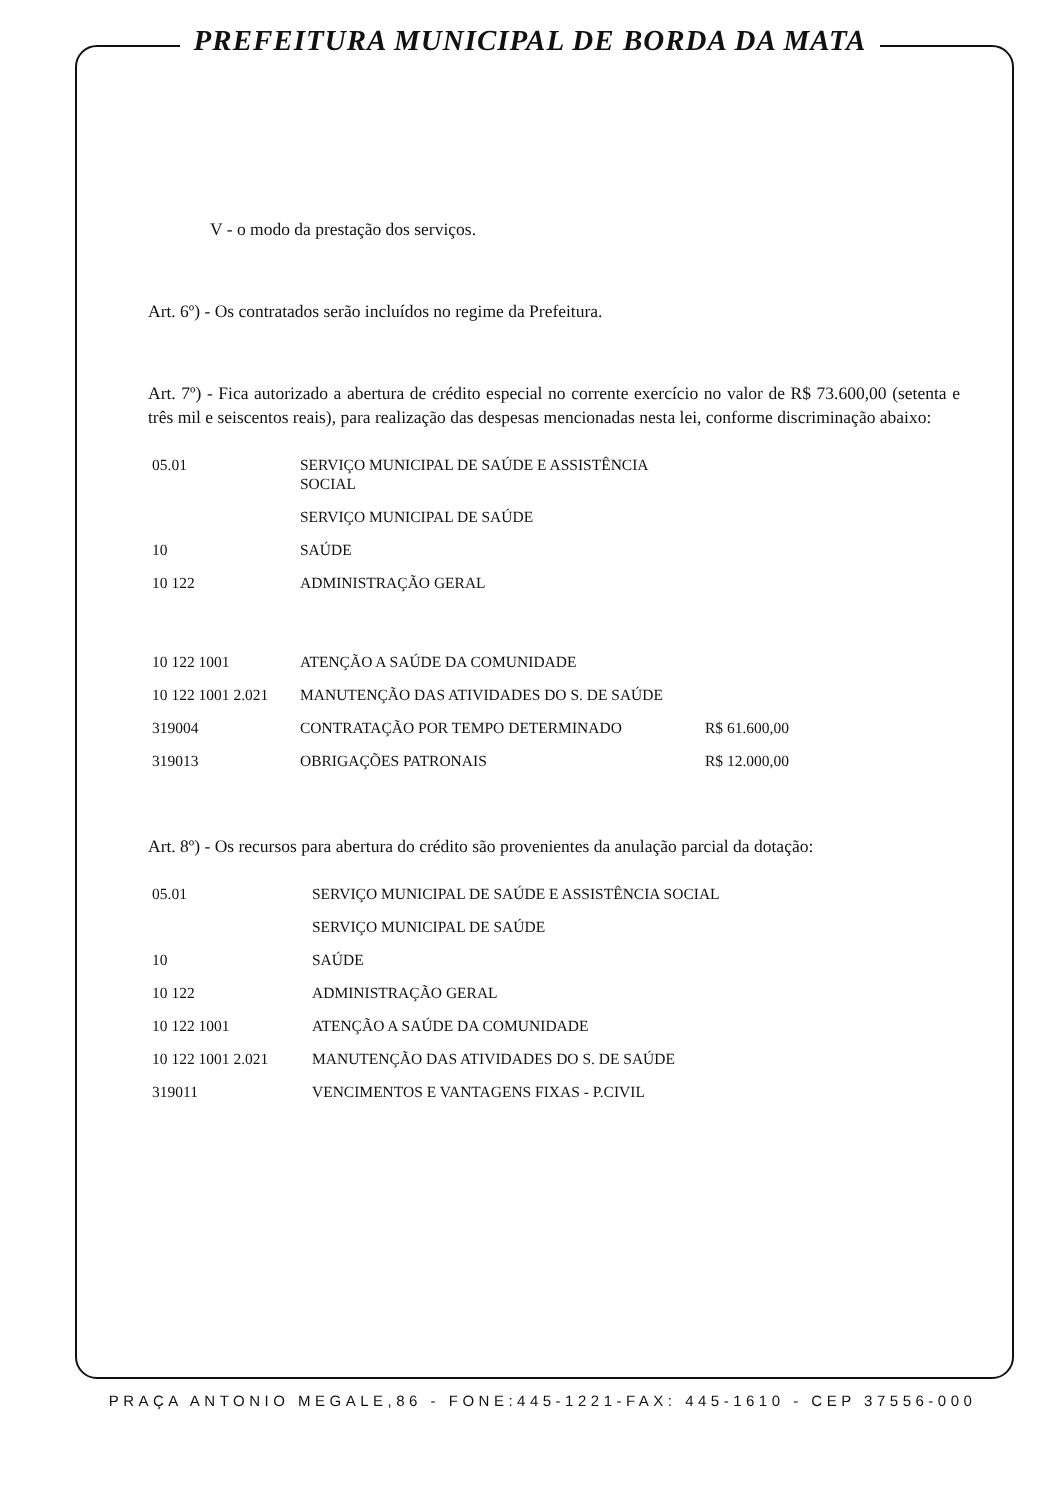PREFEITURA MUNICIPAL DE BORDA DA MATA
V - o modo da prestação dos serviços.
Art. 6º) - Os contratados serão incluídos no regime da Prefeitura.
Art. 7º) - Fica autorizado a abertura de crédito especial no corrente exercício no valor de R$ 73.600,00 (setenta e três mil e seiscentos reais), para realização das despesas mencionadas nesta lei, conforme discriminação abaixo:
| 05.01 | SERVIÇO MUNICIPAL DE SAÚDE E ASSISTÊNCIA SOCIAL | |
| | SERVIÇO MUNICIPAL DE SAÚDE | |
| 10 | SAÚDE | |
| 10 122 | ADMINISTRAÇÃO GERAL | |
| 10 122 1001 | ATENÇÃO A SAÚDE DA COMUNIDADE | |
| 10 122 1001 2.021 | MANUTENÇÃO DAS ATIVIDADES DO S. DE SAÚDE | |
| 319004 | CONTRATAÇÃO POR TEMPO DETERMINADO | R$ 61.600,00 |
| 319013 | OBRIGAÇÕES PATRONAIS | R$ 12.000,00 |
Art. 8º) - Os recursos para abertura do crédito são provenientes da anulação parcial da dotação:
| 05.01 | SERVIÇO MUNICIPAL DE SAÚDE E ASSISTÊNCIA SOCIAL |
| | SERVIÇO MUNICIPAL DE SAÚDE |
| 10 | SAÚDE |
| 10 122 | ADMINISTRAÇÃO GERAL |
| 10 122 1001 | ATENÇÃO A SAÚDE DA COMUNIDADE |
| 10 122 1001 2.021 | MANUTENÇÃO DAS ATIVIDADES DO S. DE SAÚDE |
| 319011 | VENCIMENTOS E VANTAGENS FIXAS - P.CIVIL |
PRAÇA ANTONIO MEGALE,86 - FONE:445-1221-FAX: 445-1610 - CEP 37556-000